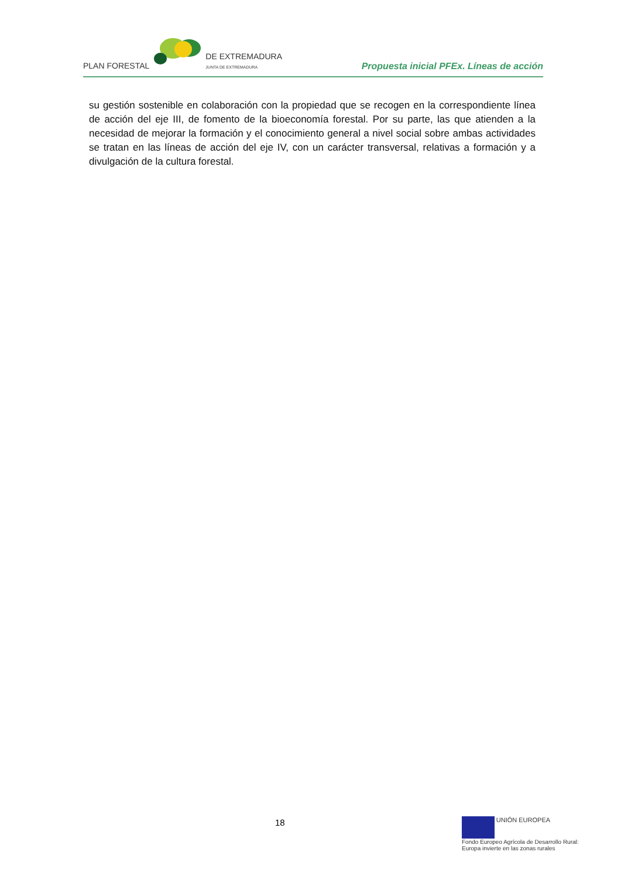PLAN FORESTAL
DE EXTREMADURA
JUNTA DE EXTREMADURA
Propuesta inicial PFEx. Líneas de acción
su gestión sostenible en colaboración con la propiedad que se recogen en la correspondiente línea de acción del eje III, de fomento de la bioeconomía forestal. Por su parte, las que atienden a la necesidad de mejorar la formación y el conocimiento general a nivel social sobre ambas actividades se tratan en las líneas de acción del eje IV, con un carácter transversal, relativas a formación y a divulgación de la cultura forestal.
18
UNIÓN EUROPEA
Fondo Europeo Agrícola de Desarrollo Rural:
Europa invierte en las zonas rurales